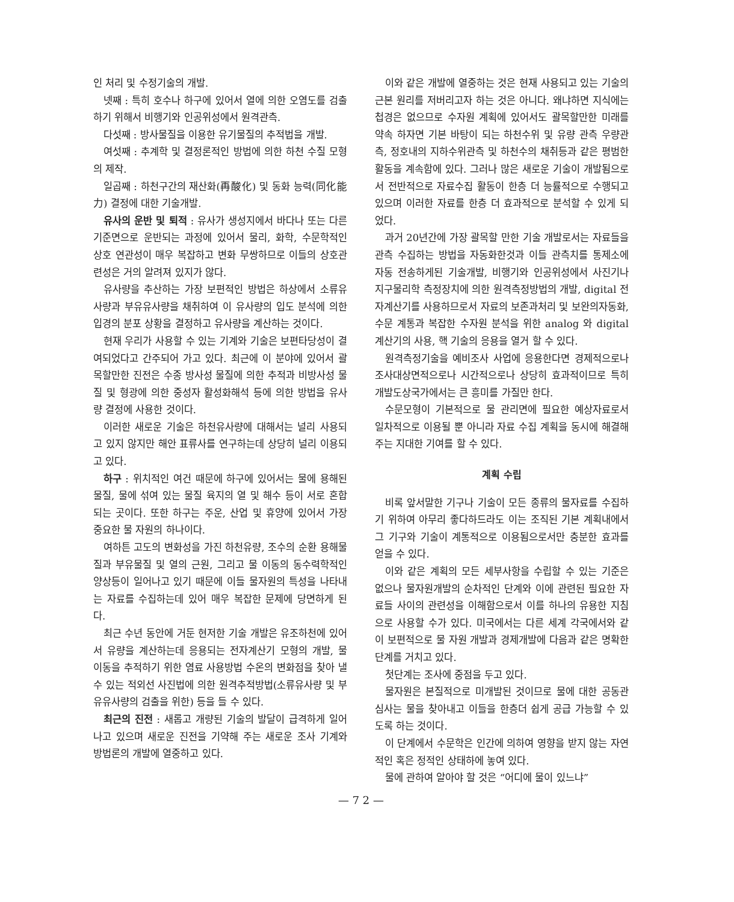인 처리 및 수정기술의 개발.
넷째 : 특히 호수나 하구에 있어서 열에 의한 오염도를 검출하기 위해서 비행기와 인공위성에서 원격관측.
다섯째 : 방사물질을 이용한 유기물질의 추적법을 개발.
여섯째 : 추계학 및 결정론적인 방법에 의한 하천 수질 모형의 제작.
일곱째 : 하천구간의 재산화(再酸化) 및 동화 능력(同化能力) 결정에 대한 기술개발.
유사의 운반 및 퇴적 : 유사가 생성지에서 바다나 또는 다른 기준면으로 운반되는 과정에 있어서 물리, 화학, 수문학적인 상호 연관성이 매우 복잡하고 변화 무쌍하므로 이들의 상호관련성은 거의 알려져 있지가 않다.
유사량을 추산하는 가장 보편적인 방법은 하상에서 소류유사량과 부유유사량을 채취하여 이 유사량의 입도 분석에 의한 입경의 분포 상황을 결정하고 유사량을 계산하는 것이다.
현재 우리가 사용할 수 있는 기계와 기술은 보편타당성이 결여되었다고 간주되어 가고 있다. 최근에 이 분야에 있어서 괄목할만한 진전은 수종 방사성 물질에 의한 추적과 비방사성 물질 및 형광에 의한 중성자 활성화해석 등에 의한 방법을 유사량 결정에 사용한 것이다.
이러한 새로운 기술은 하천유사량에 대해서는 널리 사용되고 있지 않지만 해안 표류사를 연구하는데 상당히 널리 이용되고 있다.
하구 : 위치적인 여건 때문에 하구에 있어서는 물에 용해된 물질, 물에 섞여 있는 물질 육지의 열 및 해수 등이 서로 혼합되는 곳이다. 또한 하구는 주운, 산업 및 휴양에 있어서 가장 중요한 물 자원의 하나이다.
여하튼 고도의 변화성을 가진 하천유량, 조수의 순환 용해물질과 부유물질 및 열의 근원, 그리고 물 이동의 동수력학적인 양상등이 일어나고 있기 때문에 이들 물자원의 특성을 나타내는 자료를 수집하는데 있어 매우 복잡한 문제에 당면하게 된다.
최근 수년 동안에 거둔 현저한 기술 개발은 유조하천에 있어서 유량을 계산하는데 응용되는 전자계산기 모형의 개발, 물 이동을 추적하기 위한 염료 사용방법 수온의 변화점을 찾아 낼 수 있는 적외선 사진법에 의한 원격추적방법(소류유사량 및 부유유사량의 검출을 위한) 등을 들 수 있다.
최근의 진전 : 새롭고 개량된 기술의 발달이 급격하게 일어나고 있으며 새로운 진전을 기약해 주는 새로운 조사 기계와 방법론의 개발에 열중하고 있다.
이와 같은 개발에 열중하는 것은 현재 사용되고 있는 기술의 근본 원리를 저버리고자 하는 것은 아니다. 왜냐하면 지식에는 첩경은 없으므로 수자원 계획에 있어서도 괄목할만한 미래를 약속 하자면 기본 바탕이 되는 하천수위 및 유량 관측 우량관측, 정호내의 지하수위관측 및 하천수의 채취등과 같은 평범한 활동을 계속함에 있다. 그러나 많은 새로운 기술이 개발됨으로서 전반적으로 자료수집 활동이 한층 더 능률적으로 수행되고 있으며 이러한 자료를 한층 더 효과적으로 분석할 수 있게 되었다.
과거 20년간에 가장 괄목할 만한 기술 개발로서는 자료들을 관측 수집하는 방법을 자동화한것과 이들 관측치를 통제소에 자동 전송하게된 기술개발, 비행기와 인공위성에서 사진기나 지구물리학 측정장치에 의한 원격측정방법의 개발, digital 전자계산기를 사용하므로서 자료의 보존과처리 및 보완의자동화, 수문 계통과 복잡한 수자원 분석을 위한 analog 와 digital 계산기의 사용, 핵 기술의 응용을 열거 할 수 있다.
원격측정기술을 예비조사 사업에 응용한다면 경제적으로나 조사대상면적으로나 시간적으로나 상당히 효과적이므로 특히 개발도상국가에서는 큰 흥미를 가질만 한다.
수문모형이 기본적으로 물 관리면에 필요한 예상자료로서 일차적으로 이용될 뿐 아니라 자료 수집 계획을 동시에 해결해 주는 지대한 기여를 할 수 있다.
계획 수립
비록 앞서말한 기구나 기술이 모든 종류의 물자료를 수집하기 위하여 아무리 좋다하드라도 이는 조직된 기본 계획내에서 그 기구와 기술이 계통적으로 이용됨으로서만 충분한 효과를 얻을 수 있다.
이와 같은 계획의 모든 세부사항을 수립할 수 있는 기준은 없으나 물자원개발의 순차적인 단계와 이에 관련된 필요한 자료들 사이의 관련성을 이해함으로서 이를 하나의 유용한 지침으로 사용할 수가 있다. 미국에서는 다른 세계 각국에서와 같이 보편적으로 물 자원 개발과 경제개발에 다음과 같은 명확한 단계를 거치고 있다.
첫단계는 조사에 중점을 두고 있다.
물자원은 본질적으로 미개발된 것이므로 물에 대한 공동관심사는 물을 찾아내고 이들을 한층더 쉽게 공급 가능할 수 있도록 하는 것이다.
이 단계에서 수문학은 인간에 의하여 영향을 받지 않는 자연적인 혹은 정적인 상태하에 놓여 있다.
물에 관하여 알아야 할 것은 “어디에 물이 있느냐”
— 7 2 —